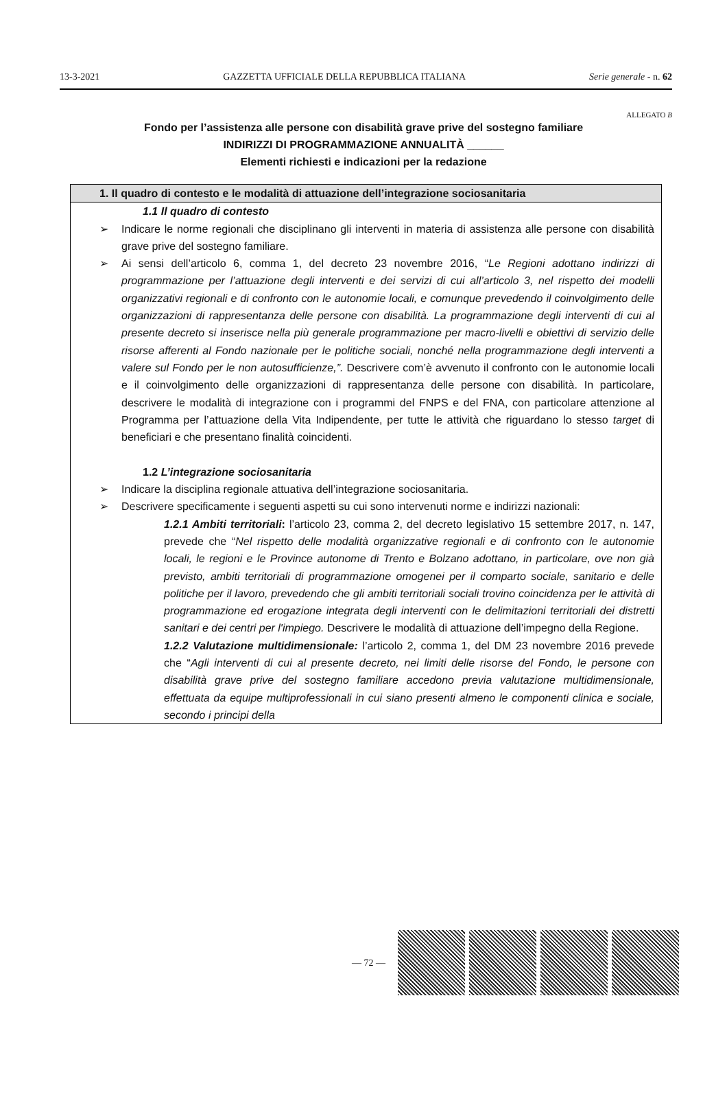13-3-2021 GAZZETTA UFFICIALE DELLA REPUBBLICA ITALIANA Serie generale - n. 62
ALLEGATO B
Fondo per l’assistenza alle persone con disabilità grave prive del sostegno familiare
INDIRIZZI DI PROGRAMMAZIONE ANNUALITÀ ______
Elementi richiesti e indicazioni per la redazione
1. Il quadro di contesto e le modalità di attuazione dell’integrazione sociosanitaria
1.1 Il quadro di contesto
➢ Indicare le norme regionali che disciplinano gli interventi in materia di assistenza alle persone con disabilità grave prive del sostegno familiare.
➢ Ai sensi dell’articolo 6, comma 1, del decreto 23 novembre 2016, “Le Regioni adottano indirizzi di programmazione per l’attuazione degli interventi e dei servizi di cui all’articolo 3, nel rispetto dei modelli organizzativi regionali e di confronto con le autonomie locali, e comunque prevedendo il coinvolgimento delle organizzazioni di rappresentanza delle persone con disabilità. La programmazione degli interventi di cui al presente decreto si inserisce nella più generale programmazione per macro-livelli e obiettivi di servizio delle risorse afferenti al Fondo nazionale per le politiche sociali, nonché nella programmazione degli interventi a valere sul Fondo per le non autosufficienze,”. Descrivere com’è avvenuto il confronto con le autonomie locali e il coinvolgimento delle organizzazioni di rappresentanza delle persone con disabilità. In particolare, descrivere le modalità di integrazione con i programmi del FNPS e del FNA, con particolare attenzione al Programma per l’attuazione della Vita Indipendente, per tutte le attività che riguardano lo stesso target di beneficiari e che presentano finalità coincidenti.
1.2 L’integrazione sociosanitaria
➢ Indicare la disciplina regionale attuativa dell’integrazione sociosanitaria.
➢ Descrivere specificamente i seguenti aspetti su cui sono intervenuti norme e indirizzi nazionali:
1.2.1 Ambiti territoriali: l’articolo 23, comma 2, del decreto legislativo 15 settembre 2017, n. 147, prevede che “Nel rispetto delle modalità organizzative regionali e di confronto con le autonomie locali, le regioni e le Province autonome di Trento e Bolzano adottano, in particolare, ove non già previsto, ambiti territoriali di programmazione omogenei per il comparto sociale, sanitario e delle politiche per il lavoro, prevedendo che gli ambiti territoriali sociali trovino coincidenza per le attività di programmazione ed erogazione integrata degli interventi con le delimitazioni territoriali dei distretti sanitari e dei centri per l'impiego. Descrivere le modalità di attuazione dell’impegno della Regione.
1.2.2 Valutazione multidimensionale: l’articolo 2, comma 1, del DM 23 novembre 2016 prevede che “Agli interventi di cui al presente decreto, nei limiti delle risorse del Fondo, le persone con disabilità grave prive del sostegno familiare accedono previa valutazione multidimensionale, effettuata da equipe multiprofessionali in cui siano presenti almeno le componenti clinica e sociale, secondo i principi della
— 72 —